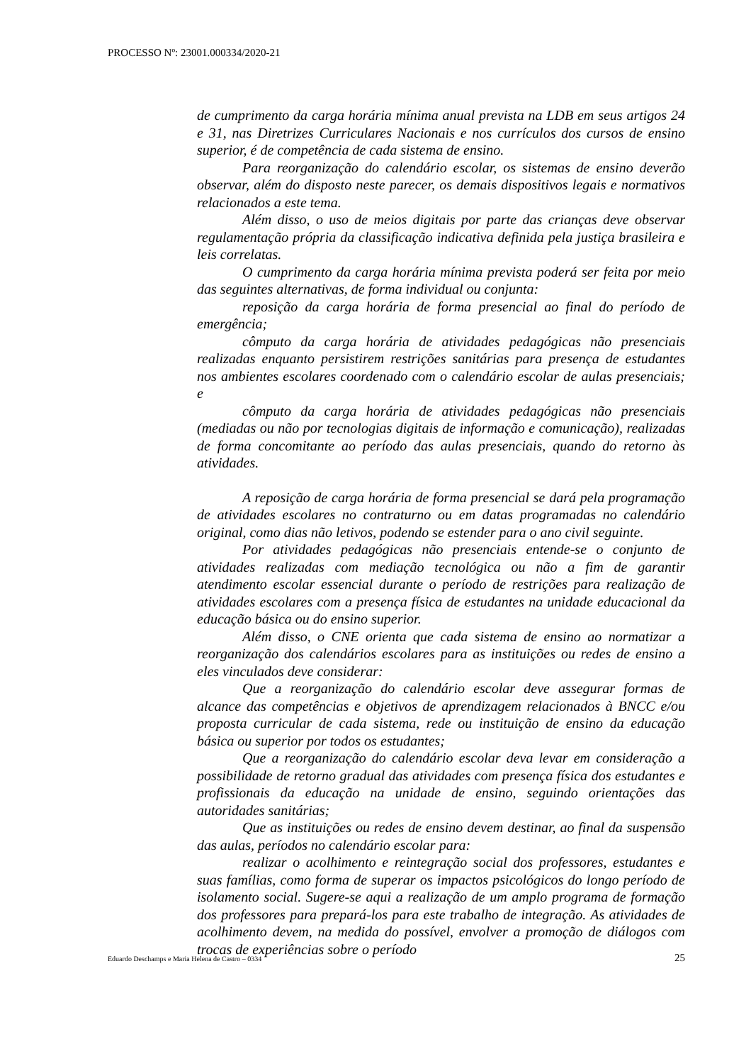PROCESSO Nº: 23001.000334/2020-21
de cumprimento da carga horária mínima anual prevista na LDB em seus artigos 24 e 31, nas Diretrizes Curriculares Nacionais e nos currículos dos cursos de ensino superior, é de competência de cada sistema de ensino.
Para reorganização do calendário escolar, os sistemas de ensino deverão observar, além do disposto neste parecer, os demais dispositivos legais e normativos relacionados a este tema.
Além disso, o uso de meios digitais por parte das crianças deve observar regulamentação própria da classificação indicativa definida pela justiça brasileira e leis correlatas.
O cumprimento da carga horária mínima prevista poderá ser feita por meio das seguintes alternativas, de forma individual ou conjunta:
reposição da carga horária de forma presencial ao final do período de emergência;
cômputo da carga horária de atividades pedagógicas não presenciais realizadas enquanto persistirem restrições sanitárias para presença de estudantes nos ambientes escolares coordenado com o calendário escolar de aulas presenciais; e
cômputo da carga horária de atividades pedagógicas não presenciais (mediadas ou não por tecnologias digitais de informação e comunicação), realizadas de forma concomitante ao período das aulas presenciais, quando do retorno às atividades.
A reposição de carga horária de forma presencial se dará pela programação de atividades escolares no contraturno ou em datas programadas no calendário original, como dias não letivos, podendo se estender para o ano civil seguinte.
Por atividades pedagógicas não presenciais entende-se o conjunto de atividades realizadas com mediação tecnológica ou não a fim de garantir atendimento escolar essencial durante o período de restrições para realização de atividades escolares com a presença física de estudantes na unidade educacional da educação básica ou do ensino superior.
Além disso, o CNE orienta que cada sistema de ensino ao normatizar a reorganização dos calendários escolares para as instituições ou redes de ensino a eles vinculados deve considerar:
Que a reorganização do calendário escolar deve assegurar formas de alcance das competências e objetivos de aprendizagem relacionados à BNCC e/ou proposta curricular de cada sistema, rede ou instituição de ensino da educação básica ou superior por todos os estudantes;
Que a reorganização do calendário escolar deva levar em consideração a possibilidade de retorno gradual das atividades com presença física dos estudantes e profissionais da educação na unidade de ensino, seguindo orientações das autoridades sanitárias;
Que as instituições ou redes de ensino devem destinar, ao final da suspensão das aulas, períodos no calendário escolar para:
realizar o acolhimento e reintegração social dos professores, estudantes e suas famílias, como forma de superar os impactos psicológicos do longo período de isolamento social. Sugere-se aqui a realização de um amplo programa de formação dos professores para prepará-los para este trabalho de integração. As atividades de acolhimento devem, na medida do possível, envolver a promoção de diálogos com trocas de experiências sobre o período
Eduardo Deschamps e Maria Helena de Castro – 0334 25